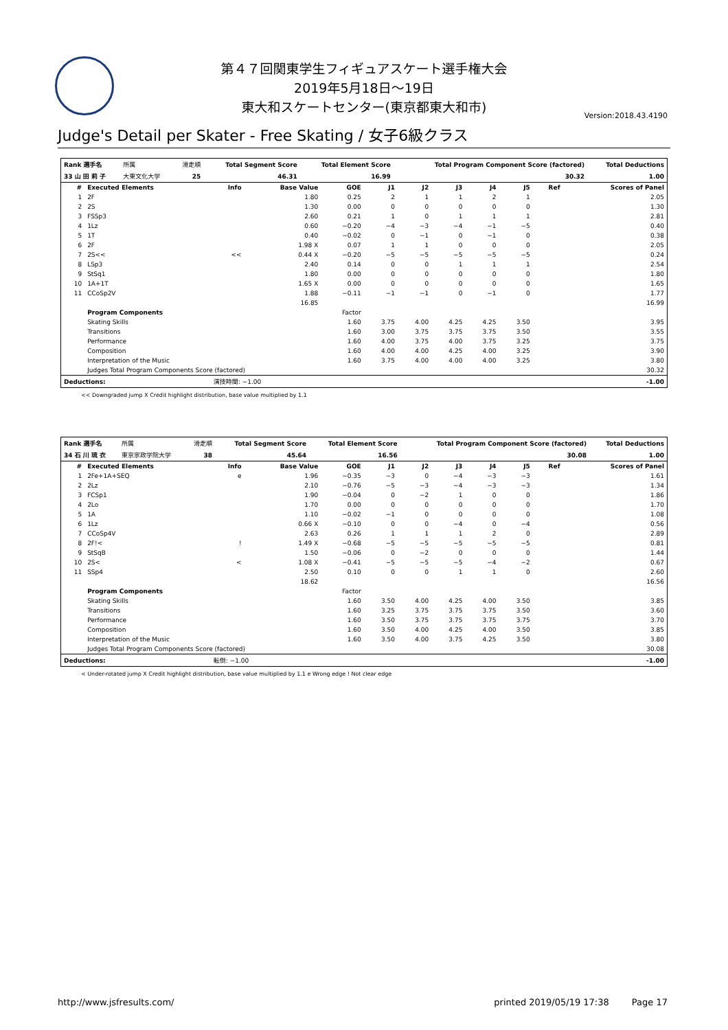第４７回関東学生フィギュアスケート選手権大会
2019年5月18日～19日
東大和スケートセンター(東京都東大和市)
Version:2018.43.4190
Judge's Detail per Skater - Free Skating / 女子6級クラス
| Rank 選手名 | 所属 | 滑走順 | Total Segment Score | Total Element Score | Total Program Component Score (factored) | Total Deductions |
| --- | --- | --- | --- | --- | --- | --- |
| 33 山 田 莉 子 | 大東文化大学 | 25 | 46.31 | 16.99 | 30.32 | 1.00 |
| # | Executed Elements | Info | Base Value | GOE | J1 | J2 | J3 | J4 | J5 | Ref | Scores of Panel |
| --- | --- | --- | --- | --- | --- | --- | --- | --- | --- | --- | --- |
| 1 | 2F | | 1.80 | 0.25 | 2 | 1 | 1 | 2 | 1 | | 2.05 |
| 2 | 2S | | 1.30 | 0.00 | 0 | 0 | 0 | 0 | 0 | | 1.30 |
| 3 | FSSp3 | | 2.60 | 0.21 | 1 | 0 | 1 | 1 | 1 | | 2.81 |
| 4 | 1Lz | | 0.60 | −0.20 | −4 | −3 | −4 | −1 | −5 | | 0.40 |
| 5 | 1T | | 0.40 | −0.02 | 0 | −1 | 0 | −1 | 0 | | 0.38 |
| 6 | 2F | | 1.98 X | 0.07 | 1 | 1 | 0 | 0 | 0 | | 2.05 |
| 7 | 2S<< | << | 0.44 X | −0.20 | −5 | −5 | −5 | −5 | −5 | | 0.24 |
| 8 | LSp3 | | 2.40 | 0.14 | 0 | 0 | 1 | 1 | 1 | | 2.54 |
| 9 | StSq1 | | 1.80 | 0.00 | 0 | 0 | 0 | 0 | 0 | | 1.80 |
| 10 | 1A+1T | | 1.65 X | 0.00 | 0 | 0 | 0 | 0 | 0 | | 1.65 |
| 11 | CCoSp2V | | 1.88 | −0.11 | −1 | −1 | 0 | −1 | 0 | | 1.77 |
| | | | 16.85 | | | | | | | | 16.99 |
| | Program Components | | | Factor | | | | | | | |
| | Skating Skills | | | 1.60 | 3.75 | 4.00 | 4.25 | 4.25 | 3.50 | | 3.95 |
| | Transitions | | | 1.60 | 3.00 | 3.75 | 3.75 | 3.75 | 3.50 | | 3.55 |
| | Performance | | | 1.60 | 4.00 | 3.75 | 4.00 | 3.75 | 3.25 | | 3.75 |
| | Composition | | | 1.60 | 4.00 | 4.00 | 4.25 | 4.00 | 3.25 | | 3.90 |
| | Interpretation of the Music | | | 1.60 | 3.75 | 4.00 | 4.00 | 4.00 | 3.25 | | 3.80 |
| | Judges Total Program Components Score (factored) | | | | | | | | | | 30.32 |
| Deductions: | | 演技時間: −1.00 | | | | | | | | | -1.00 |
<< Downgraded jump X Credit highlight distribution, base value multiplied by 1.1
| Rank 選手名 | 所属 | 滑走順 | Total Segment Score | Total Element Score | Total Program Component Score (factored) | Total Deductions |
| --- | --- | --- | --- | --- | --- | --- |
| 34 石 川 琉 衣 | 東京家政学院大学 | 38 | 45.64 | 16.56 | 30.08 | 1.00 |
| # | Executed Elements | Info | Base Value | GOE | J1 | J2 | J3 | J4 | J5 | Ref | Scores of Panel |
| --- | --- | --- | --- | --- | --- | --- | --- | --- | --- | --- | --- |
| 1 | 2Fe+1A+SEQ | e | 1.96 | −0.35 | −3 | 0 | −4 | −3 | −3 | | 1.61 |
| 2 | 2Lz | | 2.10 | −0.76 | −5 | −3 | −4 | −3 | −3 | | 1.34 |
| 3 | FCSp1 | | 1.90 | −0.04 | 0 | −2 | 1 | 0 | 0 | | 1.86 |
| 4 | 2Lo | | 1.70 | 0.00 | 0 | 0 | 0 | 0 | 0 | | 1.70 |
| 5 | 1A | | 1.10 | −0.02 | −1 | 0 | 0 | 0 | 0 | | 1.08 |
| 6 | 1Lz | | 0.66 X | −0.10 | 0 | 0 | −4 | 0 | −4 | | 0.56 |
| 7 | CCoSp4V | | 2.63 | 0.26 | 1 | 1 | 1 | 2 | 0 | | 2.89 |
| 8 | 2F!< | ! | 1.49 X | −0.68 | −5 | −5 | −5 | −5 | −5 | | 0.81 |
| 9 | StSqB | | 1.50 | −0.06 | 0 | −2 | 0 | 0 | 0 | | 1.44 |
| 10 | 2S< | < | 1.08 X | −0.41 | −5 | −5 | −5 | −4 | −2 | | 0.67 |
| 11 | SSp4 | | 2.50 | 0.10 | 0 | 0 | 1 | 1 | 0 | | 2.60 |
| | | | 18.62 | | | | | | | | 16.56 |
| | Program Components | | | Factor | | | | | | | |
| | Skating Skills | | | 1.60 | 3.50 | 4.00 | 4.25 | 4.00 | 3.50 | | 3.85 |
| | Transitions | | | 1.60 | 3.25 | 3.75 | 3.75 | 3.75 | 3.50 | | 3.60 |
| | Performance | | | 1.60 | 3.50 | 3.75 | 3.75 | 3.75 | 3.75 | | 3.70 |
| | Composition | | | 1.60 | 3.50 | 4.00 | 4.25 | 4.00 | 3.50 | | 3.85 |
| | Interpretation of the Music | | | 1.60 | 3.50 | 4.00 | 3.75 | 4.25 | 3.50 | | 3.80 |
| | Judges Total Program Components Score (factored) | | | | | | | | | | 30.08 |
| Deductions: | | 転倒: −1.00 | | | | | | | | | -1.00 |
< Under-rotated jump X Credit highlight distribution, base value multiplied by 1.1 e Wrong edge ! Not clear edge
http://www.jsfresults.com/ printed 2019/05/19 17:38 Page 17